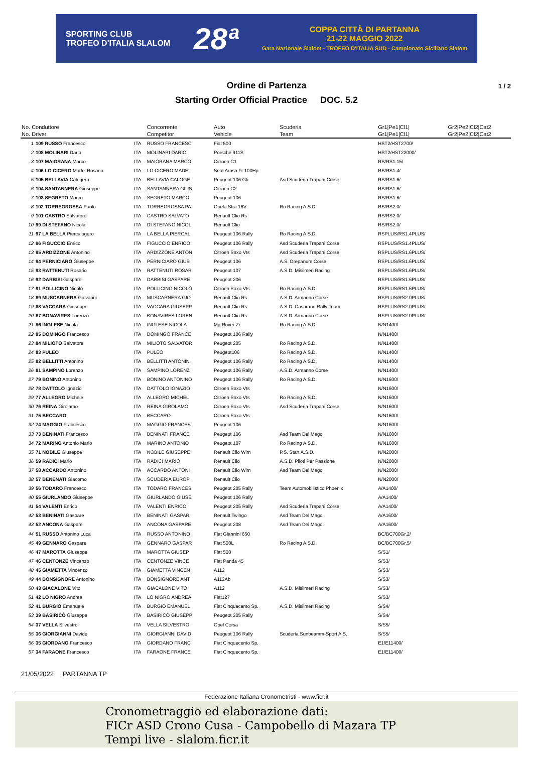SPORTING CLUB
TROFEO D'ITALIA SLALOM
28ª
COPPA CITTÀ DI PARTANNA
21-22 MAGGIO 2022
Gara Nazionale Slalom - TROFEO D'ITALIA SUD - Campionato Siciliano Slalom
1 / 2
Ordine di Partenza
Starting Order Official Practice DOC. 5.2
| No. Conduttore | | | Concorrente | Auto | Scuderia | Gr1/Pe1/Cl1/ | Gr2/Pe2/Cl2/Cat2 |
| --- | --- | --- | --- | --- | --- | --- | --- |
| No. Driver | | | Competitor | Vehicle | Team | Gr1/Pe1/Cl1/ | Gr2/Pe2/Cl2/Cat2 |
| 1 | 109 RUSSO Francesco | ITA | RUSSO FRANCESC | Fiat 500 | | HST2/HST2700/ | |
| 2 | 108 MOLINARI Dario | ITA | MOLINARI DARIO | Porsche 911S | | HST2/HST22000/ | |
| 3 | 107 MAIORANA Marco | ITA | MAIORANA MARCO | Citroen C1 | | RS/RS1.15/ | |
| 4 | 106 LO CICERO Made' Rosario | ITA | LO CICERO MADE' | Seat Arosa Fr 100Hp | | RS/RS1.4/ | |
| 5 | 105 BELLAVIA Calogero | ITA | BELLAVIA CALOGE | Peugeot 106 Gti | Asd Scuderia Trapani Corse | RS/RS1.6/ | |
| 6 | 104 SANTANNERA Giuseppe | ITA | SANTANNERA GIUS | Citroen C2 | | RS/RS1.6/ | |
| 7 | 103 SEGRETO Marco | ITA | SEGRETO MARCO | Peugeot 106 | | RS/RS1.6/ | |
| 8 | 102 TORREGROSSA Paolo | ITA | TORREGROSSA PA | Opela Stra 16V | Ro Racing A.S.D. | RS/RS2.0/ | |
| 9 | 101 CASTRO Salvatore | ITA | CASTRO SALVATO | Renault Clio Rs | | RS/RS2.0/ | |
| 10 | 99 DI STEFANO Nicola | ITA | DI STEFANO NICOL | Renault Clio | | RS/RS2.0/ | |
| 11 | 97 LA BELLA Piercalogero | ITA | LA BELLA PIERCAL | Peugeot 106 Rally | Ro Racing A.S.D. | RSPLUS/RS1.4PLUS/ | |
| 12 | 96 FIGUCCIO Enrico | ITA | FIGUCCIO ENRICO | Peugeot 106 Rally | Asd Scuderia Trapani Corse | RSPLUS/RS1.4PLUS/ | |
| 13 | 95 ARDIZZONE Antonino | ITA | ARDIZZONE ANTON | Citroen Saxo Vts | Asd Scuderia Trapani Corse | RSPLUS/RS1.6PLUS/ | |
| 14 | 94 PERNICIARO Giuseppe | ITA | PERNICIARO GIUS | Peugeot 106 | A.S. Drepanum Corse | RSPLUS/RS1.6PLUS/ | |
| 15 | 93 RATTENUTI Rosario | ITA | RATTENUTI ROSAR | Peugeot 107 | A.S.D. Misilmeri Racing | RSPLUS/RS1.6PLUS/ | |
| 16 | 92 DARBISI Gaspare | ITA | DARBISI GASPARE | Peugeot 206 | | RSPLUS/RS1.6PLUS/ | |
| 17 | 91 POLLICINO Nicolò | ITA | POLLICINO NICOLÒ | Citroen Saxo Vts | Ro Racing A.S.D. | RSPLUS/RS1.6PLUS/ | |
| 18 | 89 MUSCARNERA Giovanni | ITA | MUSCARNERA GIO | Renault Clio Rs | A.S.D. Armanno Corse | RSPLUS/RS2.0PLUS/ | |
| 19 | 88 VACCARA Giuseppe | ITA | VACCARA GIUSEPP | Renault Clio Rs | A.S.D. Casarano Rally Team | RSPLUS/RS2.0PLUS/ | |
| 20 | 87 BONAVIRES Lorenzo | ITA | BONAVIRES LOREN | Renault Clio Rs | A.S.D. Armanno Corse | RSPLUS/RS2.0PLUS/ | |
| 21 | 86 INGLESE Nicola | ITA | INGLESE NICOLA | Mg Rover Zr | Ro Racing A.S.D. | N/N1400/ | |
| 22 | 85 DOMINGO Francesco | ITA | DOMINGO FRANCE | Peugeot 106 Rally | | N/N1400/ | |
| 23 | 84 MILIOTO Salvatore | ITA | MILIOTO SALVATOR | Peugeot 205 | Ro Racing A.S.D. | N/N1400/ | |
| 24 | 83 PULEO | ITA | PULEO | Peugeot106 | Ro Racing A.S.D. | N/N1400/ | |
| 25 | 82 BELLITTI Antonino | ITA | BELLITTI ANTONIN | Peugeot 106 Rally | Ro Racing A.S.D. | N/N1400/ | |
| 26 | 81 SAMPINO Lorenzo | ITA | SAMPINO LORENZ | Peugeot 106 Rally | A.S.D. Armanno Corse | N/N1400/ | |
| 27 | 79 BONINO Antonino | ITA | BONINO ANTONINO | Peugeot 106 Rally | Ro Racing A.S.D. | N/N1600/ | |
| 28 | 78 DATTOLO Ignazio | ITA | DATTOLO IGNAZIO | Citroen Saxo Vts | | N/N1600/ | |
| 29 | 77 ALLEGRO Michele | ITA | ALLEGRO MICHEL | Citroen Saxo Vts | Ro Racing A.S.D. | N/N1600/ | |
| 30 | 76 REINA Girolamo | ITA | REINA GIROLAMO | Citroen Saxo Vts | Asd Scuderia Trapani Corse | N/N1600/ | |
| 31 | 75 BECCARO | ITA | BECCARO | Citroen Saxo Vts | | N/N1600/ | |
| 32 | 74 MAGGIO Francesco | ITA | MAGGIO FRANCES | Peugeot 106 | | N/N1600/ | |
| 33 | 73 BENINATI Francesco | ITA | BENINATI FRANCE | Peugeot 106 | Asd Team Del Mago | N/N1600/ | |
| 34 | 72 MARINO Antonio Mario | ITA | MARINO ANTONIO | Peugeot 107 | Ro Racing A.S.D. | N/N1600/ | |
| 35 | 71 NOBILE Giuseppe | ITA | NOBILE GIUSEPPE | Renault Clio Wlm | P.S. Start A.S.D. | N/N2000/ | |
| 36 | 59 RADICI Mario | ITA | RADICI MARIO | Renault Clio | A.S.D. Piloti Per Passione | N/N2000/ | |
| 37 | 58 ACCARDO Antonino | ITA | ACCARDO ANTONI | Renault Clio Wlm | Asd Team Del Mago | N/N2000/ | |
| 38 | 57 BENENATI Giacomo | ITA | SCUDERIA EUROP | Renault Clio | | N/N2000/ | |
| 39 | 56 TODARO Francesco | ITA | TODARO FRANCES | Peugeot 205 Rally | Team Automobilistico Phoenix | A/A1400/ | |
| 40 | 55 GIURLANDO Giuseppe | ITA | GIURLANDO GIUSE | Peugeot 106 Rally | | A/A1400/ | |
| 41 | 54 VALENTI Enrico | ITA | VALENTI ENRICO | Peugeot 205 Rally | Asd Scuderia Trapani Corse | A/A1400/ | |
| 42 | 53 BENINATI Gaspare | ITA | BENINATI GASPAR | Renault Twingo | Asd Team Del Mago | A/A1600/ | |
| 43 | 52 ANCONA Gaspare | ITA | ANCONA GASPARE | Peugeot 208 | Asd Team Del Mago | A/A1600/ | |
| 44 | 51 RUSSO Antonino Luca | ITA | RUSSO ANTONINO | Fiat Giannini 650 | | BC/BC700Gr.2/ | |
| 45 | 49 GENNARO Gaspare | ITA | GENNARO GASPAR | Fiat 500L | Ro Racing A.S.D. | BC/BC700Gr.5/ | |
| 46 | 47 MAROTTA Giuseppe | ITA | MAROTTA GIUSEP | Fiat 500 | | S/S1/ | |
| 47 | 46 CENTONZE Vincenzo | ITA | CENTONZE VINCE | Fiat Panda 45 | | S/S3/ | |
| 48 | 45 GIAMETTA Vincenzo | ITA | GIAMETTA VINCEN | A112 | | S/S3/ | |
| 49 | 44 BONSIGNORE Antonino | ITA | BONSIGNORE ANT | A112Ab | | S/S3/ | |
| 50 | 43 GIACALONE Vito | ITA | GIACALONE VITO | A112 | A.S.D. Misilmeri Racing | S/S3/ | |
| 51 | 42 LO NIGRO Andrea | ITA | LO NIGRO ANDREA | Fiat127 | | S/S3/ | |
| 52 | 41 BURGIO Emanuele | ITA | BURGIO EMANUEL | Fiat Cinquecento Sp. | A.S.D. Misilmeri Racing | S/S4/ | |
| 53 | 39 BASIRICÒ Giuseppe | ITA | BASIRICÒ GIUSEPP | Peugeot 205 Rally | | S/S4/ | |
| 54 | 37 VELLA Silvestro | ITA | VELLA SILVESTRO | Opel Corsa | | S/S5/ | |
| 55 | 36 GIORGIANNI Davide | ITA | GIORGIANNI DAVID | Peugeot 106 Rally | Scuderia Sunbeamm-Sport A.S. | S/S5/ | |
| 56 | 35 GIORDANO Francesco | ITA | GIORDANO FRANC | Fiat Cinquecento Sp. | | E1/E11400/ | |
| 57 | 34 FARAONE Francesco | ITA | FARAONE FRANCE | Fiat Cinquecento Sp. | | E1/E11400/ | |
21/05/2022 PARTANNA TP
Federazione Italiana Cronometristi - www.ficr.it
Cronometraggio ed elaborazione dati:
FICr ASD Crono Cusa - Campobello di Mazara TP
Tempi live - slalom.ficr.it